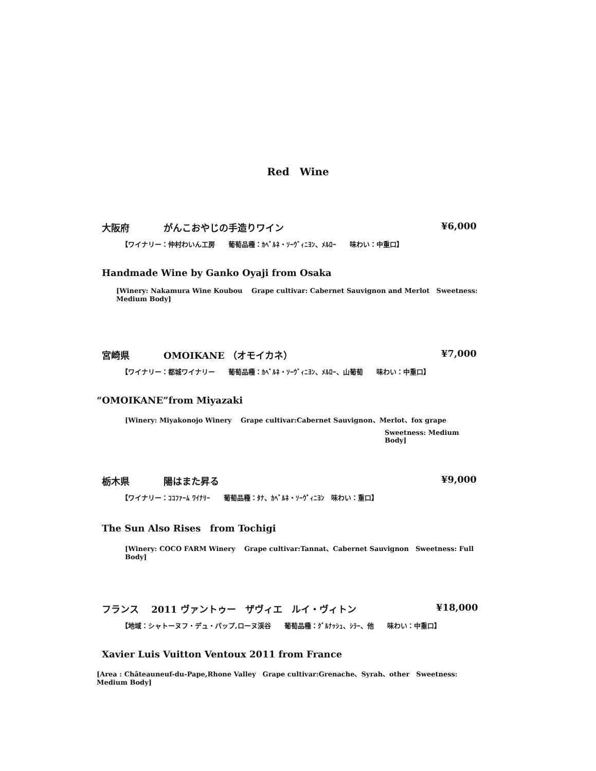Red　Wine
大阪府 がんこおやじの手造りワイン ¥6,000
【ワイナリー：仲村わいん工房　　葡萄品種：ｶﾍﾞﾙﾈ・ｿｰｳﾞｨﾆﾖﾝ、ﾒﾙﾛｰ　　味わい：中重口】
Handmade Wine by Ganko Oyaji from Osaka
[Winery: Nakamura Wine Koubou　 Grape cultivar: Cabernet Sauvignon and Merlot　Sweetness: Medium Body]
宮崎県 OMOIKANE （オモイカネ） ¥7,000
【ワイナリー：都城ワイナリー　　葡萄品種：ｶﾍﾞﾙﾈ・ｿｰｳﾞｨﾆﾖﾝ、ﾒﾙﾛｰ、山葡萄　　味わい：中重口】
“OMOIKANE”from Miyazaki
[Winery: Miyakonojo Winery　 Grape cultivar:Cabernet Sauvignon、Merlot、fox grape
Sweetness: Medium Body]
栃木県 陽はまた昇る ¥9,000
【ワイナリー：ｺｺﾌｧｰﾑ ﾜｲﾅﾘｰ　　葡萄品種：ﾀﾅ、ｶﾍﾞﾙﾈ・ｿｰｳﾞｨﾆﾖﾝ　味わい：重口】
The Sun Also Rises　from Tochigi
[Winery: COCO FARM Winery　 Grape cultivar:Tannat、Cabernet Sauvignon　Sweetness: Full Body]
フランス　 2011 ヴァントゥー　ザヴィエ　ルイ・ヴィトン ¥18,000
【地域：シャトーヌフ・デュ・パップ,ローヌ渓谷　　葡萄品種：ｸﾞﾙﾅｯｼｭ、ｼﾗｰ、他　　味わい：中重口】
Xavier Luis Vuitton Ventoux 2011 from France
[Area : Châteauneuf-du-Pape,Rhone Valley　Grape cultivar:Grenache、Syrah、other　Sweetness: Medium Body]